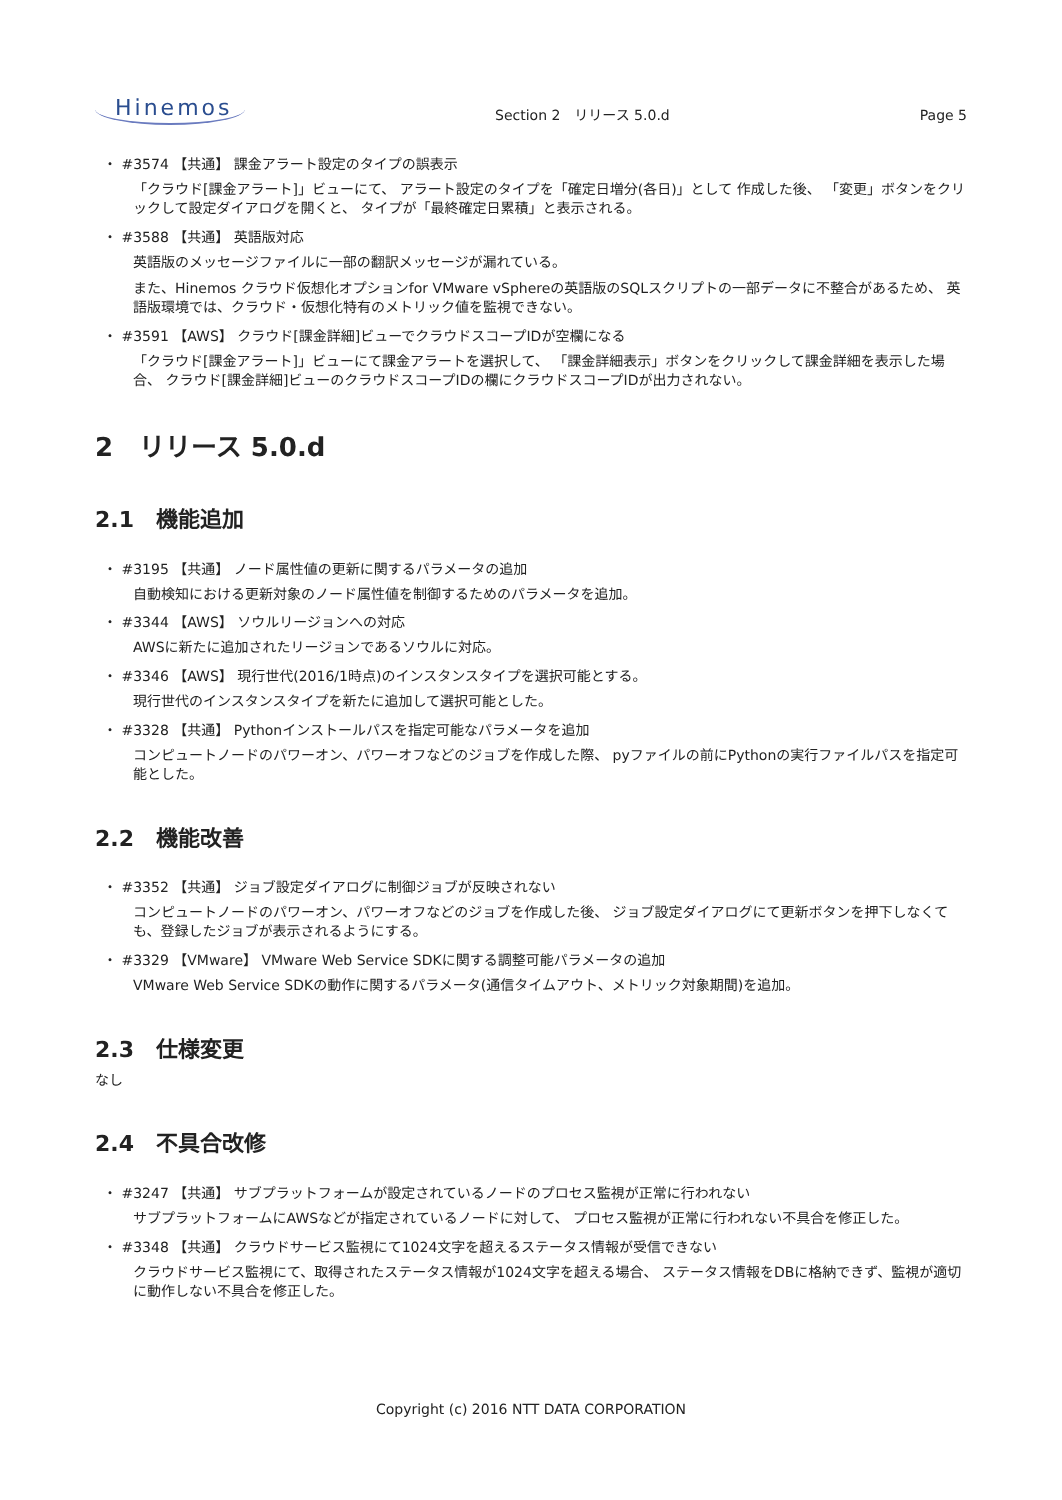Hinemos
Section 2　リリース 5.0.d
Page 5
・ #3574 【共通】 課金アラート設定のタイプの誤表示
「クラウド[課金アラート]」ビューにて、 アラート設定のタイプを「確定日増分(各日)」として 作成した後、 「変更」ボタンをクリックして設定ダイアログを開くと、 タイプが「最終確定日累積」と表示される。
・ #3588 【共通】 英語版対応
英語版のメッセージファイルに一部の翻訳メッセージが漏れている。
また、Hinemos クラウド仮想化オプションfor VMware vSphereの英語版のSQLスクリプトの一部データに不整合があるため、 英語版環境では、クラウド・仮想化特有のメトリック値を監視できない。
・ #3591 【AWS】 クラウド[課金詳細]ビューでクラウドスコープIDが空欄になる
「クラウド[課金アラート]」ビューにて課金アラートを選択して、 「課金詳細表示」ボタンをクリックして課金詳細を表示した場合、 クラウド[課金詳細]ビューのクラウドスコープIDの欄にクラウドスコープIDが出力されない。
2　リリース 5.0.d
2.1　機能追加
・ #3195 【共通】 ノード属性値の更新に関するパラメータの追加
自動検知における更新対象のノード属性値を制御するためのパラメータを追加。
・ #3344 【AWS】 ソウルリージョンへの対応
AWSに新たに追加されたリージョンであるソウルに対応。
・ #3346 【AWS】 現行世代(2016/1時点)のインスタンスタイプを選択可能とする。
現行世代のインスタンスタイプを新たに追加して選択可能とした。
・ #3328 【共通】 Pythonインストールパスを指定可能なパラメータを追加
コンピュートノードのパワーオン、パワーオフなどのジョブを作成した際、 pyファイルの前にPythonの実行ファイルパスを指定可能とした。
2.2　機能改善
・ #3352 【共通】 ジョブ設定ダイアログに制御ジョブが反映されない
コンピュートノードのパワーオン、パワーオフなどのジョブを作成した後、 ジョブ設定ダイアログにて更新ボタンを押下しなくても、登録したジョブが表示されるようにする。
・ #3329 【VMware】 VMware Web Service SDKに関する調整可能パラメータの追加
VMware Web Service SDKの動作に関するパラメータ(通信タイムアウト、メトリック対象期間)を追加。
2.3　仕様変更
なし
2.4　不具合改修
・ #3247 【共通】 サブプラットフォームが設定されているノードのプロセス監視が正常に行われない
サブプラットフォームにAWSなどが指定されているノードに対して、 プロセス監視が正常に行われない不具合を修正した。
・ #3348 【共通】 クラウドサービス監視にて1024文字を超えるステータス情報が受信できない
クラウドサービス監視にて、取得されたステータス情報が1024文字を超える場合、 ステータス情報をDBに格納できず、監視が適切に動作しない不具合を修正した。
Copyright (c) 2016 NTT DATA CORPORATION